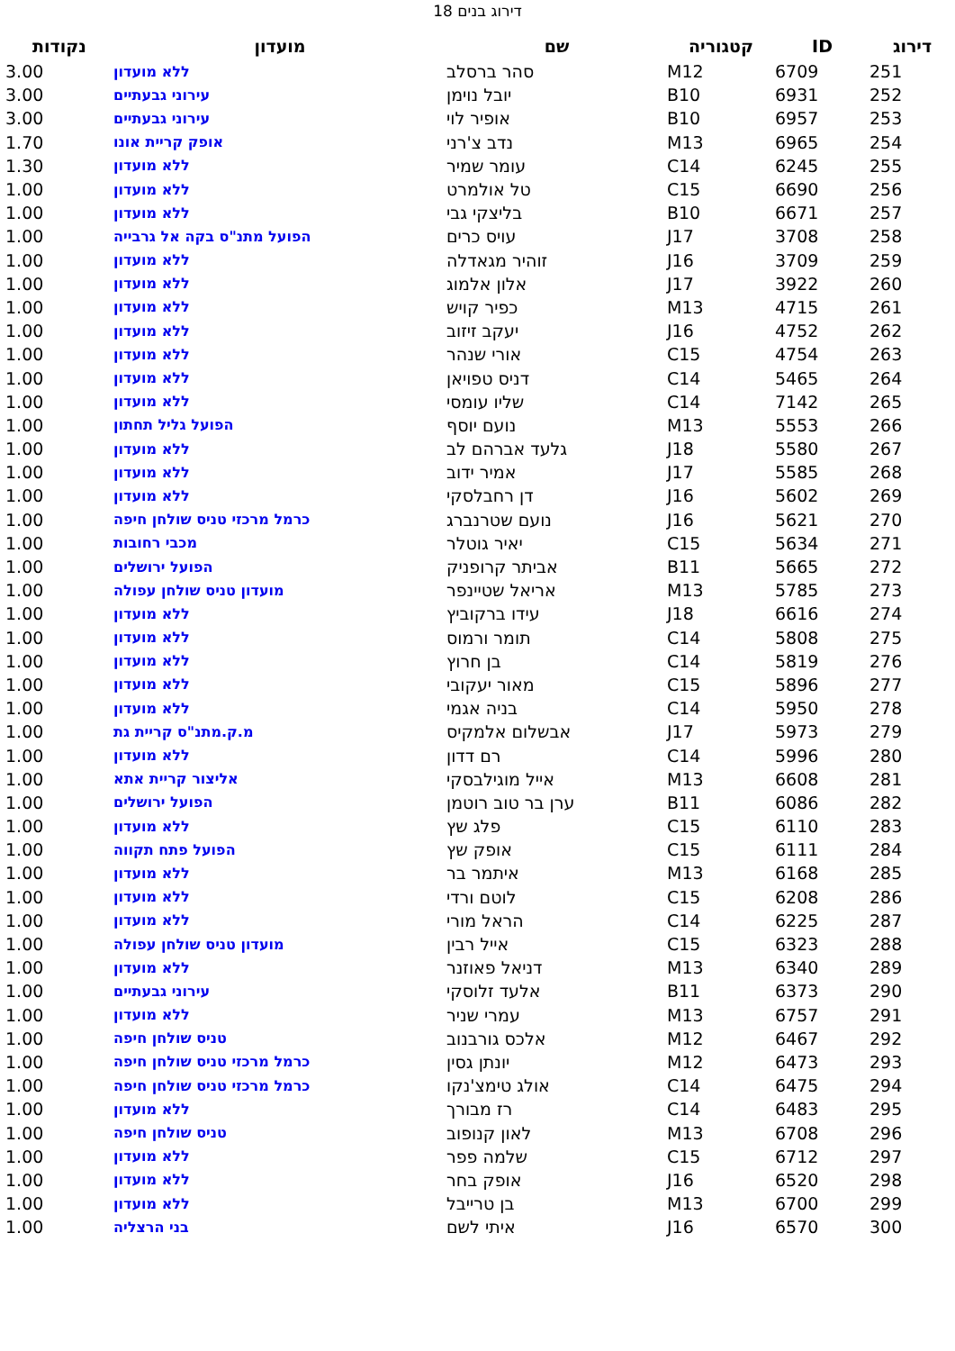דירוג בנים 18
| דירוג | ID | קטגוריה | שם | מועדון | נקודות |
| --- | --- | --- | --- | --- | --- |
| 251 | 6709 | M12 | סהר ברסלב | ללא מועדון | 3.00 |
| 252 | 6931 | B10 | יובל נוימן | עירוני גבעתיים | 3.00 |
| 253 | 6957 | B10 | אופיר לוי | עירוני גבעתיים | 3.00 |
| 254 | 6965 | M13 | נדב צ'רני | אופק קריית אונו | 1.70 |
| 255 | 6245 | C14 | עומר שמיר | ללא מועדון | 1.30 |
| 256 | 6690 | C15 | טל אולמרט | ללא מועדון | 1.00 |
| 257 | 6671 | B10 | בליצקי גבי | ללא מועדון | 1.00 |
| 258 | 3708 | J17 | עויס כרים | הפועל מתנ"ס בקה אל גרבייה | 1.00 |
| 259 | 3709 | J16 | זוהיר מגאדלה | ללא מועדון | 1.00 |
| 260 | 3922 | J17 | אלון אלמוג | ללא מועדון | 1.00 |
| 261 | 4715 | M13 | כפיר קויש | ללא מועדון | 1.00 |
| 262 | 4752 | J16 | יעקב זיזוב | ללא מועדון | 1.00 |
| 263 | 4754 | C15 | אורי שנהר | ללא מועדון | 1.00 |
| 264 | 5465 | C14 | דניס טפויאן | ללא מועדון | 1.00 |
| 265 | 7142 | C14 | שליו עומסי | ללא מועדון | 1.00 |
| 266 | 5553 | M13 | נועם יוסף | הפועל גליל תחתון | 1.00 |
| 267 | 5580 | J18 | גלעד אברהם לב | ללא מועדון | 1.00 |
| 268 | 5585 | J17 | אמיר ידוב | ללא מועדון | 1.00 |
| 269 | 5602 | J16 | דן רחבלסקי | ללא מועדון | 1.00 |
| 270 | 5621 | J16 | נועם שטרנברג | כרמל מרכזי טניס שולחן חיפה | 1.00 |
| 271 | 5634 | C15 | יאיר גוטלר | מכבי רחובות | 1.00 |
| 272 | 5665 | B11 | אביתר קרופניק | הפועל ירושלים | 1.00 |
| 273 | 5785 | M13 | אריאל שטיינפר | מועדון טניס שולחן עפולה | 1.00 |
| 274 | 6616 | J18 | עידו ברקוביץ | ללא מועדון | 1.00 |
| 275 | 5808 | C14 | תומר ורמוס | ללא מועדון | 1.00 |
| 276 | 5819 | C14 | בן חרוץ | ללא מועדון | 1.00 |
| 277 | 5896 | C15 | מאור יעקובי | ללא מועדון | 1.00 |
| 278 | 5950 | C14 | בניה אגמי | ללא מועדון | 1.00 |
| 279 | 5973 | J17 | אבשלום אלמקיס | מ.ק.מתנ"ס קריית גת | 1.00 |
| 280 | 5996 | C14 | רם דדון | ללא מועדון | 1.00 |
| 281 | 6608 | M13 | אייל מוגילבסקי | אליצור קריית אתא | 1.00 |
| 282 | 6086 | B11 | ערן בר טוב רוטמן | הפועל ירושלים | 1.00 |
| 283 | 6110 | C15 | פלג שץ | ללא מועדון | 1.00 |
| 284 | 6111 | C15 | אופק שץ | הפועל פתח תקווה | 1.00 |
| 285 | 6168 | M13 | איתמר בר | ללא מועדון | 1.00 |
| 286 | 6208 | C15 | לוטם ורדי | ללא מועדון | 1.00 |
| 287 | 6225 | C14 | הראל מורי | ללא מועדון | 1.00 |
| 288 | 6323 | C15 | אייל רבין | מועדון טניס שולחן עפולה | 1.00 |
| 289 | 6340 | M13 | דניאל פאוזנר | ללא מועדון | 1.00 |
| 290 | 6373 | B11 | אלעד זלוסקי | עירוני גבעתיים | 1.00 |
| 291 | 6757 | M13 | עמרי שניר | ללא מועדון | 1.00 |
| 292 | 6467 | M12 | אלכס גורבנוב | טניס שולחן חיפה | 1.00 |
| 293 | 6473 | M12 | יונתן גסין | כרמל מרכזי טניס שולחן חיפה | 1.00 |
| 294 | 6475 | C14 | אולג טימצ'נקו | כרמל מרכזי טניס שולחן חיפה | 1.00 |
| 295 | 6483 | C14 | רז מבורך | ללא מועדון | 1.00 |
| 296 | 6708 | M13 | לאון קנופוב | טניס שולחן חיפה | 1.00 |
| 297 | 6712 | C15 | שלמה פפר | ללא מועדון | 1.00 |
| 298 | 6520 | J16 | אופק בחר | ללא מועדון | 1.00 |
| 299 | 6700 | M13 | בן טרייבל | ללא מועדון | 1.00 |
| 300 | 6570 | J16 | איתי לשם | בני הרצליה | 1.00 |